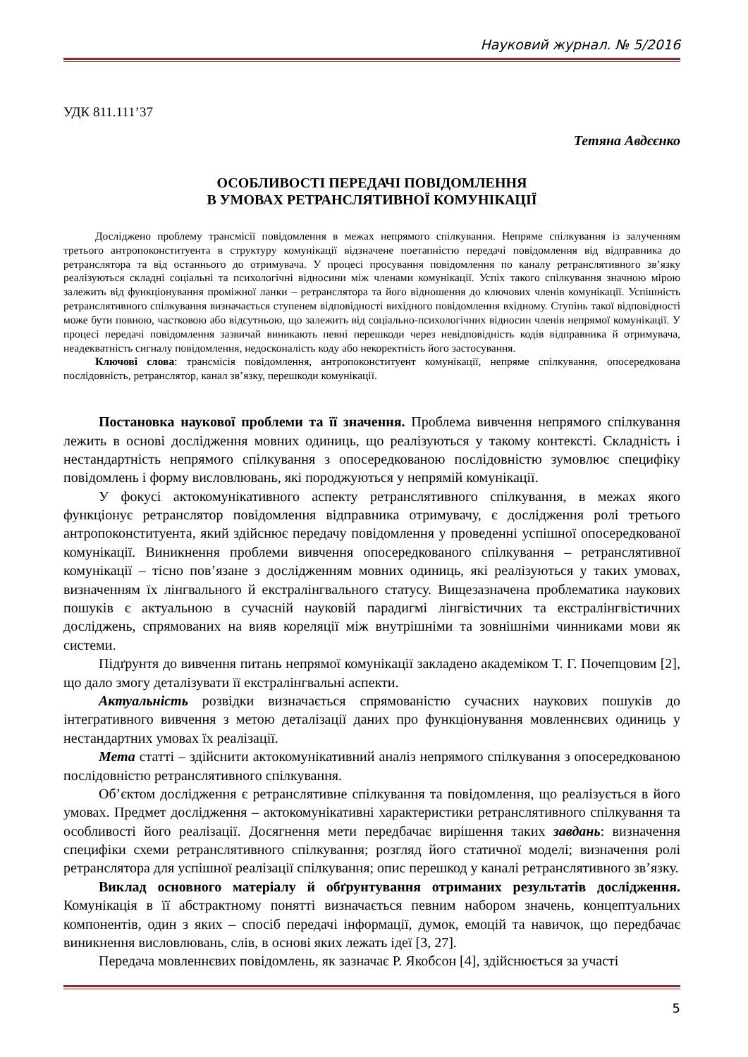Науковий журнал. № 5/2016
УДК 811.111’37
Тетяна Авдєєнко
ОСОБЛИВОСТІ ПЕРЕДАЧІ ПОВІДОМЛЕННЯ
В УМОВАХ РЕТРАНСЛЯТИВНОЇ КОМУНІКАЦІЇ
Досліджено проблему трансмісії повідомлення в межах непрямого спілкування. Непряме спілкування із залученням третього антропоконституента в структуру комунікації відзначене поетапністю передачі повідомлення від відправника до ретранслятора та від останнього до отримувача. У процесі просування повідомлення по каналу ретранслятивного зв’язку реалізуються складні соціальні та психологічні відносини між членами комунікації. Успіх такого спілкування значною мірою залежить від функціонування проміжної ланки – ретранслятора та його відношення до ключових членів комунікації. Успішність ретранслятивного спілкування визначається ступенем відповідності вихідного повідомлення вхідному. Ступінь такої відповідності може бути повною, частковою або відсутньою, що залежить від соціально-психологічних відносин членів непрямої комунікації. У процесі передачі повідомлення зазвичай виникають певні перешкоди через невідповідність кодів відправника й отримувача, неадекватність сигналу повідомлення, недосконалість коду або некоректність його застосування.
Ключові слова: трансмісія повідомлення, антропоконституент комунікації, непряме спілкування, опосередкована послідовність, ретранслятор, канал зв’язку, перешкоди комунікації.
Постановка наукової проблеми та її значення. Проблема вивчення непрямого спілкування лежить в основі дослідження мовних одиниць, що реалізуються у такому контексті. Складність і нестандартність непрямого спілкування з опосередкованою послідовністю зумовлює специфіку повідомлень і форму висловлювань, які породжуються у непрямій комунікації.
У фокусі актокомунікативного аспекту ретранслятивного спілкування, в межах якого функціонує ретранслятор повідомлення відправника отримувачу, є дослідження ролі третього антропоконституента, який здійснює передачу повідомлення у проведенні успішної опосередкованої комунікації. Виникнення проблеми вивчення опосередкованого спілкування – ретранслятивної комунікації – тісно пов’язане з дослідженням мовних одиниць, які реалізуються у таких умовах, визначенням їх лінгвального й екстралінгвального статусу. Вищезазначена проблематика наукових пошуків є актуальною в сучасній науковій парадигмі лінгвістичних та екстралінгвістичних досліджень, спрямованих на вияв кореляції між внутрішніми та зовнішніми чинниками мови як системи.
Підґрунтя до вивчення питань непрямої комунікації закладено академіком Т. Г. Почепцовим [2], що дало змогу деталізувати її екстралінгвальні аспекти.
Актуальність розвідки визначається спрямованістю сучасних наукових пошуків до інтегративного вивчення з метою деталізації даних про функціонування мовленнєвих одиниць у нестандартних умовах їх реалізації.
Мета статті – здійснити актокомунікативний аналіз непрямого спілкування з опосередкованою послідовністю ретранслятивного спілкування.
Об’єктом дослідження є ретранслятивне спілкування та повідомлення, що реалізується в його умовах. Предмет дослідження – актокомунікативні характеристики ретранслятивного спілкування та особливості його реалізації. Досягнення мети передбачає вирішення таких завдань: визначення специфіки схеми ретранслятивного спілкування; розгляд його статичної моделі; визначення ролі ретранслятора для успішної реалізації спілкування; опис перешкод у каналі ретранслятивного зв’язку.
Виклад основного матеріалу й обґрунтування отриманих результатів дослідження. Комунікація в її абстрактному понятті визначається певним набором значень, концептуальних компонентів, один з яких – спосіб передачі інформації, думок, емоцій та навичок, що передбачає виникнення висловлювань, слів, в основі яких лежать ідеї [3, 27].
Передача мовленнєвих повідомлень, як зазначає Р. Якобсон [4], здійснюється за участі
5